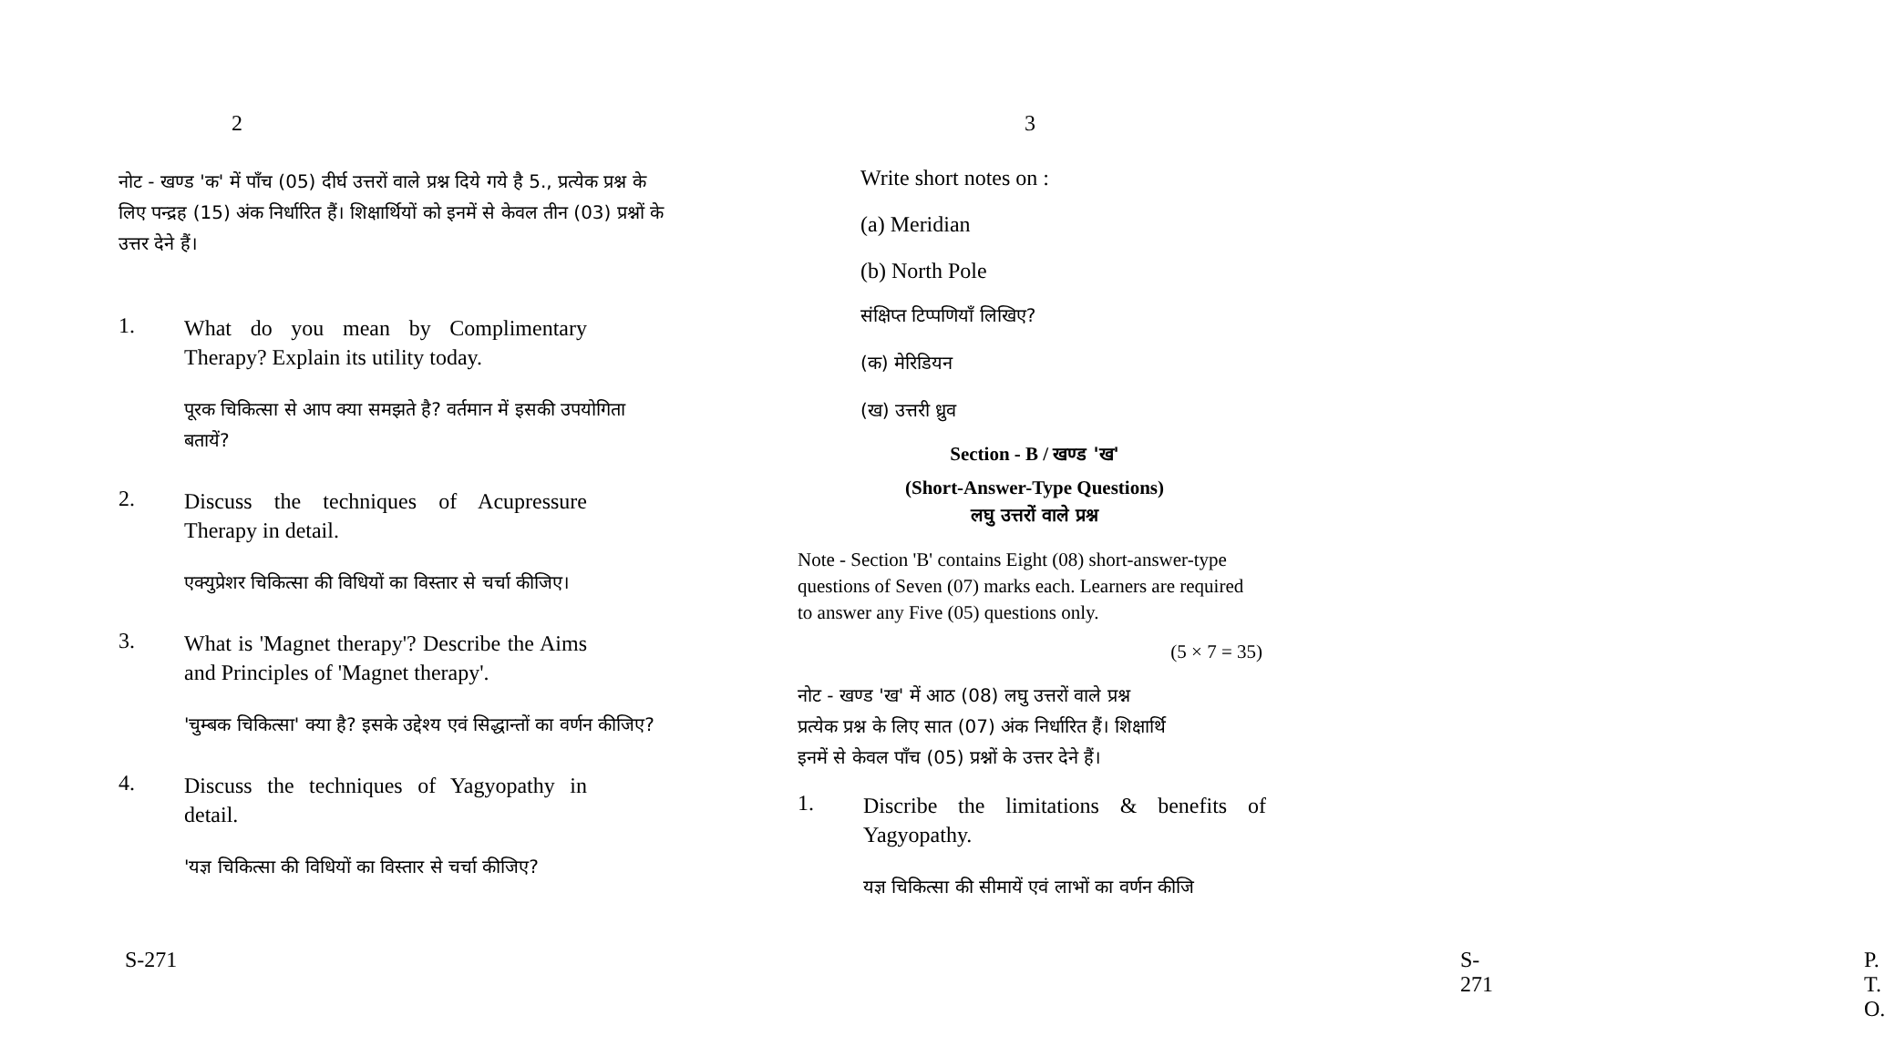2
नोट - खण्ड 'क' में पाँच (05) दीर्घ उत्तरों वाले प्रश्न दिये गये है 5., प्रत्येक प्रश्न के लिए पन्द्रह (15) अंक निर्धारित हैं। शिक्षार्थियों को इनमें से केवल तीन (03) प्रश्नों के उत्तर देने हैं।
1.
What do you mean by Complimentary Therapy? Explain its utility today.
पूरक चिकित्सा से आप क्या समझते है? वर्तमान में इसकी उपयोगिता बतायें?
2.
Discuss the techniques of Acupressure Therapy in detail.
एक्युप्रेशर चिकित्सा की विधियों का विस्तार से चर्चा कीजिए।
3.
What is 'Magnet therapy'? Describe the Aims and Principles of 'Magnet therapy'.
'चुम्बक चिकित्सा' क्या है? इसके उद्देश्य एवं सिद्धान्तों का वर्णन कीजिए?
4.
Discuss the techniques of Yagyopathy in detail.
'यज्ञ चिकित्सा की विधियों का विस्तार से चर्चा कीजिए?
S-271
3
Write short notes on :
(a) Meridian
(b) North Pole
संक्षिप्त टिप्पणियाँ लिखिए?
(क) मेरिडियन
(ख) उत्तरी ध्रुव
Section - B / खण्ड 'ख'
(Short-Answer-Type Questions)
लघु उत्तरों वाले प्रश्न
Note - Section 'B' contains Eight (08) short-answer-type questions of Seven (07) marks each. Learners are required to answer any Five (05) questions only.
(5 × 7 = 35)
नोट - खण्ड 'ख' में आठ (08) लघु उत्तरों वाले प्रश्न
प्रत्येक प्रश्न के लिए सात (07) अंक निर्धारित हैं। शिक्षार्थि
इनमें से केवल पाँच (05) प्रश्नों के उत्तर देने हैं।
1.
Discribe the limitations & benefits of Yagyopathy.
यज्ञ चिकित्सा की सीमायें एवं लाभों का वर्णन कीजि
S-271 P. T. O.